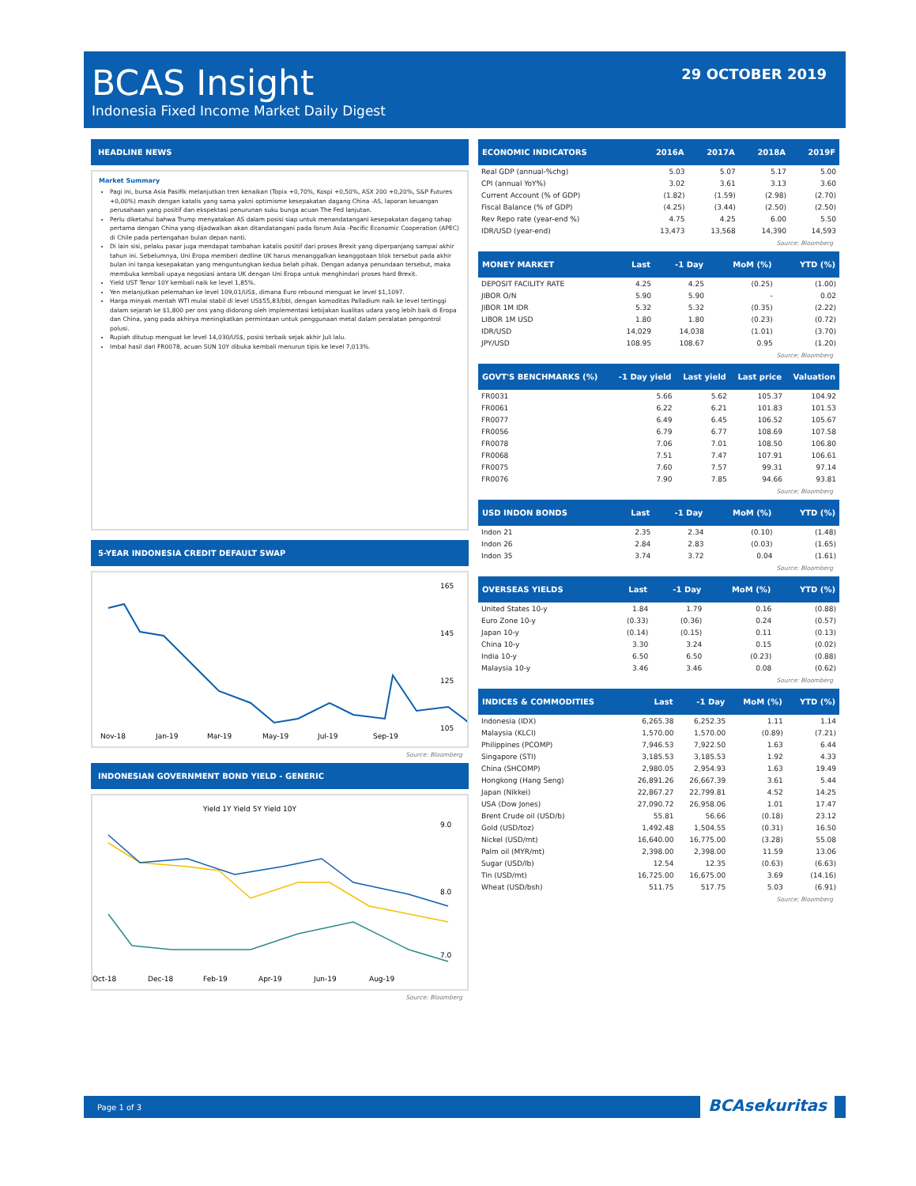BCAS Insight
Indonesia Fixed Income Market Daily Digest
29 OCTOBER 2019
HEADLINE NEWS
Market Summary
Pagi ini, bursa Asia Pasifik melanjutkan tren kenaikan (Topix +0,70%, Kospi +0,50%, ASX 200 +0,20%, S&P Futures +0,00%) masih dengan katalis yang sama yakni optimisme kesepakatan dagang China -AS, laporan keuangan perusahaan yang positif dan ekspektasi penurunan suku bunga acuan The Fed lanjutan.
Perlu diketahui bahwa Trump menyatakan AS dalam posisi siap untuk menandatangani kesepakatan dagang tahap pertama dengan China yang dijadwalkan akan ditandatangani pada forum Asia -Pacific Economic Cooperation (APEC) di Chile pada pertengahan bulan depan nanti.
Di lain sisi, pelaku pasar juga mendapat tambahan katalis positif dari proses Brexit yang diperpanjang sampai akhir tahun ini. Sebelumnya, Uni Eropa memberi dedline UK harus menanggalkan keanggotaan blok tersebut pada akhir bulan ini tanpa kesepakatan yang menguntungkan kedua belah pihak. Dengan adanya penundaan tersebut, maka membuka kembali upaya negosiasi antara UK dengan Uni Eropa untuk menghindari proses hard Brexit.
Yield UST Tenor 10Y kembali naik ke level 1,85%.
Yen melanjutkan pelemahan ke level 109,01/US$, dimana Euro rebound menguat ke level $1,1097.
Harga minyak mentah WTI mulai stabil di level US$55,83/bbl, dengan komoditas Palladium naik ke level tertinggi dalam sejarah ke $1,800 per ons yang didorong oleh implementasi kebijakan kualitas udara yang lebih baik di Eropa dan China, yang pada akhirya meningkatkan permintaan untuk penggunaan metal dalam peralatan pengontrol polusi.
Rupiah ditutup menguat ke level 14,030/US$, posisi terbaik sejak akhir Juli lalu.
Imbal hasil dari FR0078, acuan SUN 10Y dibuka kembali menurun tipis ke level 7,013%.
5-YEAR INDONESIA CREDIT DEFAULT SWAP
165
145
125
105
Nov-18
Jan-19
Mar-19
May-19
Jul-19
Sep-19
Source: Bloomberg
INDONESIAN GOVERNMENT BOND YIELD - GENERIC
Yield 1Y Yield 5Y Yield 10Y
9.0
8.0
7.0
Oct-18
Dec-18
Feb-19
Apr-19
Jun-19
Aug-19
Source: Bloomberg
| ECONOMIC INDICATORS | 2016A | 2017A | 2018A | 2019F |
| --- | --- | --- | --- | --- |
| Real GDP (annual-%chg) | 5.03 | 5.07 | 5.17 | 5.00 |
| CPI (annual YoY%) | 3.02 | 3.61 | 3.13 | 3.60 |
| Current Account (% of GDP) | (1.82) | (1.59) | (2.98) | (2.70) |
| Fiscal Balance (% of GDP) | (4.25) | (3.44) | (2.50) | (2.50) |
| Rev Repo rate (year-end %) | 4.75 | 4.25 | 6.00 | 5.50 |
| IDR/USD (year-end) | 13,473 | 13,568 | 14,390 | 14,593 |
Source: Bloomberg
| MONEY MARKET | Last | -1 Day | MoM (%) | YTD (%) |
| --- | --- | --- | --- | --- |
| DEPOSIT FACILITY RATE | 4.25 | 4.25 | (0.25) | (1.00) |
| JIBOR O/N | 5.90 | 5.90 | - | 0.02 |
| JIBOR 1M IDR | 5.32 | 5.32 | (0.35) | (2.22) |
| LIBOR 1M USD | 1.80 | 1.80 | (0.23) | (0.72) |
| IDR/USD | 14,029 | 14,038 | (1.01) | (3.70) |
| JPY/USD | 108.95 | 108.67 | 0.95 | (1.20) |
Source: Bloomberg
| GOVT'S BENCHMARKS (%) | -1 Day yield | Last yield | Last price | Valuation |
| --- | --- | --- | --- | --- |
| FR0031 | 5.66 | 5.62 | 105.37 | 104.92 |
| FR0061 | 6.22 | 6.21 | 101.83 | 101.53 |
| FR0077 | 6.49 | 6.45 | 106.52 | 105.67 |
| FR0056 | 6.79 | 6.77 | 108.69 | 107.58 |
| FR0078 | 7.06 | 7.01 | 108.50 | 106.80 |
| FR0068 | 7.51 | 7.47 | 107.91 | 106.61 |
| FR0075 | 7.60 | 7.57 | 99.31 | 97.14 |
| FR0076 | 7.90 | 7.85 | 94.66 | 93.81 |
Source: Bloomberg
| USD INDON BONDS | Last | -1 Day | MoM (%) | YTD (%) |
| --- | --- | --- | --- | --- |
| Indon 21 | 2.35 | 2.34 | (0.10) | (1.48) |
| Indon 26 | 2.84 | 2.83 | (0.03) | (1.65) |
| Indon 35 | 3.74 | 3.72 | 0.04 | (1.61) |
Source: Bloomberg
| OVERSEAS YIELDS | Last | -1 Day | MoM (%) | YTD (%) |
| --- | --- | --- | --- | --- |
| United States 10-y | 1.84 | 1.79 | 0.16 | (0.88) |
| Euro Zone 10-y | (0.33) | (0.36) | 0.24 | (0.57) |
| Japan 10-y | (0.14) | (0.15) | 0.11 | (0.13) |
| China 10-y | 3.30 | 3.24 | 0.15 | (0.02) |
| India 10-y | 6.50 | 6.50 | (0.23) | (0.88) |
| Malaysia 10-y | 3.46 | 3.46 | 0.08 | (0.62) |
Source: Bloomberg
| INDICES & COMMODITIES | Last | -1 Day | MoM (%) | YTD (%) |
| --- | --- | --- | --- | --- |
| Indonesia (IDX) | 6,265.38 | 6,252.35 | 1.11 | 1.14 |
| Malaysia (KLCI) | 1,570.00 | 1,570.00 | (0.89) | (7.21) |
| Philippines (PCOMP) | 7,946.53 | 7,922.50 | 1.63 | 6.44 |
| Singapore (STI) | 3,185.53 | 3,185.53 | 1.92 | 4.33 |
| China (SHCOMP) | 2,980.05 | 2,954.93 | 1.63 | 19.49 |
| Hongkong (Hang Seng) | 26,891.26 | 26,667.39 | 3.61 | 5.44 |
| Japan (Nikkei) | 22,867.27 | 22,799.81 | 4.52 | 14.25 |
| USA (Dow Jones) | 27,090.72 | 26,958.06 | 1.01 | 17.47 |
| Brent Crude oil (USD/b) | 55.81 | 56.66 | (0.18) | 23.12 |
| Gold (USD/toz) | 1,492.48 | 1,504.55 | (0.31) | 16.50 |
| Nickel (USD/mt) | 16,640.00 | 16,775.00 | (3.28) | 55.08 |
| Palm oil (MYR/mt) | 2,398.00 | 2,398.00 | 11.59 | 13.06 |
| Sugar (USD/lb) | 12.54 | 12.35 | (0.63) | (6.63) |
| Tin (USD/mt) | 16,725.00 | 16,675.00 | 3.69 | (14.16) |
| Wheat (USD/bsh) | 511.75 | 517.75 | 5.03 | (6.91) |
Source: Bloomberg
Page 1 of 3
BCAsekuritas